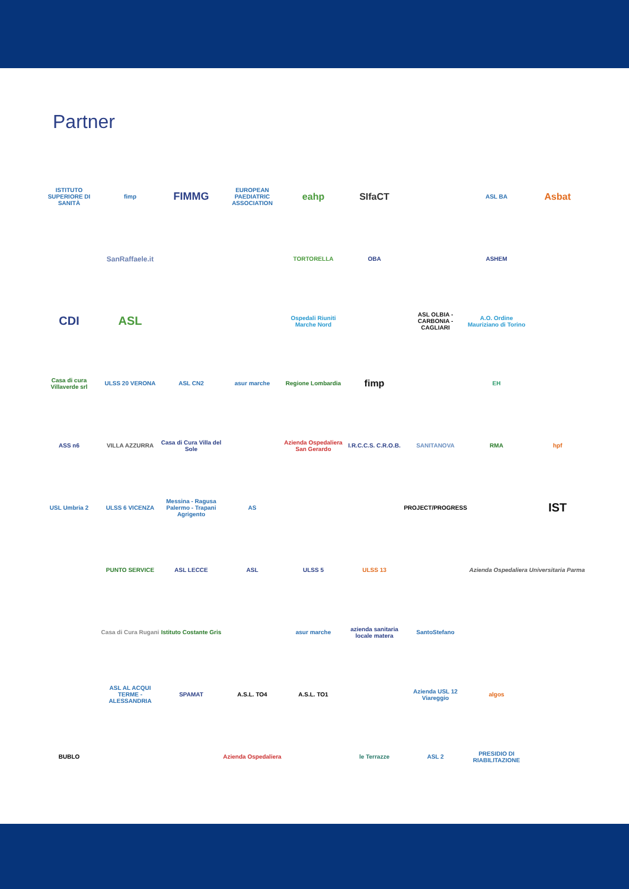Partner
ISTITUTO SUPERIORE DI SANITÀ
fimp
FIMMG
EUROPEAN PAEDIATRIC ASSOCIATION
eahp
SIfaCT
ASL BA
Asbat
SanRaffaele.it
TORTORELLA
OBA
ASHEM
CDI
ASL
Ospedali Riuniti Marche Nord
ASL OLBIA - CARBONIA - CAGLIARI
A.O. Ordine Mauriziano di Torino
Casa di cura Villaverde srl
ULSS 20 VERONA
ASL CN2
asur marche
Regione Lombardia
fimp
EH
ASS n6
VILLA AZZURRA
Casa di Cura Villa del Sole
Azienda Ospedaliera San Gerardo
I.R.C.C.S. C.R.O.B.
SANITANOVA
RMA
hpf
USL Umbria 2
ULSS 6 VICENZA
Messina - Ragusa Palermo - Trapani Agrigento
AS
PROJECT/PROGRESS
IST
PUNTO SERVICE
ASL LECCE
ASL
ULSS 5
ULSS 13
Azienda Ospedaliera Universitaria Parma
Casa di Cura Rugani
Istituto Costante Gris
asur marche
azienda sanitaria locale matera
SantoStefano
ASL AL ACQUI TERME - ALESSANDRIA
SPAMAT
A.S.L. TO4
A.S.L. TO1
Azienda USL 12 Viareggio
algos
BUBLO
Azienda Ospedaliera
le Terrazze
ASL 2
PRESIDIO DI RIABILITAZIONE